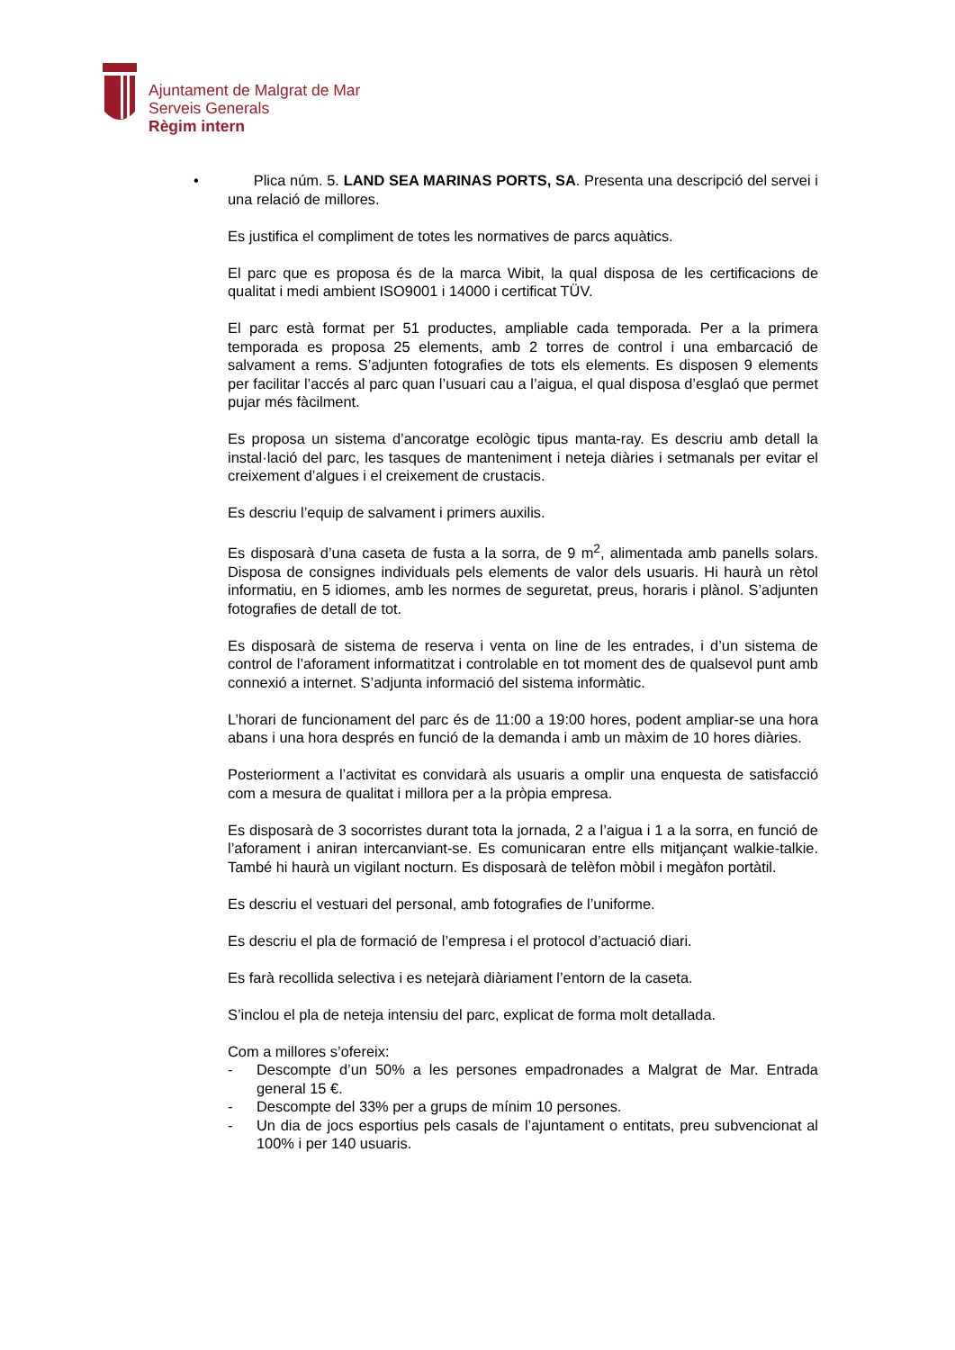Ajuntament de Malgrat de Mar
Serveis Generals
Règim intern
• Plica núm. 5. LAND SEA MARINAS PORTS, SA. Presenta una descripció del servei i una relació de millores.
Es justifica el compliment de totes les normatives de parcs aquàtics.
El parc que es proposa és de la marca Wibit, la qual disposa de les certificacions de qualitat i medi ambient ISO9001 i 14000 i certificat TÜV.
El parc està format per 51 productes, ampliable cada temporada. Per a la primera temporada es proposa 25 elements, amb 2 torres de control i una embarcació de salvament a rems. S’adjunten fotografies de tots els elements. Es disposen 9 elements per facilitar l’accés al parc quan l’usuari cau a l’aigua, el qual disposa d’esglaó que permet pujar més fàcilment.
Es proposa un sistema d’ancoratge ecològic tipus manta-ray. Es descriu amb detall la instal·lació del parc, les tasques de manteniment i neteja diàries i setmanals per evitar el creixement d’algues i el creixement de crustacis.
Es descriu l’equip de salvament i primers auxilis.
Es disposarà d’una caseta de fusta a la sorra, de 9 m<sup>2</sup>, alimentada amb panells solars. Disposa de consignes individuals pels elements de valor dels usuaris. Hi haurà un rètol informatiu, en 5 idiomes, amb les normes de seguretat, preus, horaris i plànol. S’adjunten fotografies de detall de tot.
Es disposarà de sistema de reserva i venta on line de les entrades, i d’un sistema de control de l’aforament informatitzat i controlable en tot moment des de qualsevol punt amb connexió a internet. S’adjunta informació del sistema informàtic.
L’horari de funcionament del parc és de 11:00 a 19:00 hores, podent ampliar-se una hora abans i una hora després en funció de la demanda i amb un màxim de 10 hores diàries.
Posteriorment a l’activitat es convidarà als usuaris a omplir una enquesta de satisfacció com a mesura de qualitat i millora per a la pròpia empresa.
Es disposarà de 3 socorristes durant tota la jornada, 2 a l’aigua i 1 a la sorra, en funció de l’aforament i aniran intercanviant-se. Es comunicaran entre ells mitjançant walkie-talkie. També hi haurà un vigilant nocturn. Es disposarà de telèfon mòbil i megàfon portàtil.
Es descriu el vestuari del personal, amb fotografies de l’uniforme.
Es descriu el pla de formació de l’empresa i el protocol d’actuació diari.
Es farà recollida selectiva i es netejarà diàriament l’entorn de la caseta.
S’inclou el pla de neteja intensiu del parc, explicat de forma molt detallada.
Com a millores s’ofereix:
- Descompte d’un 50% a les persones empadronades a Malgrat de Mar. Entrada general 15 €.
- Descompte del 33% per a grups de mínim 10 persones.
- Un dia de jocs esportius pels casals de l’ajuntament o entitats, preu subvencionat al 100% i per 140 usuaris.